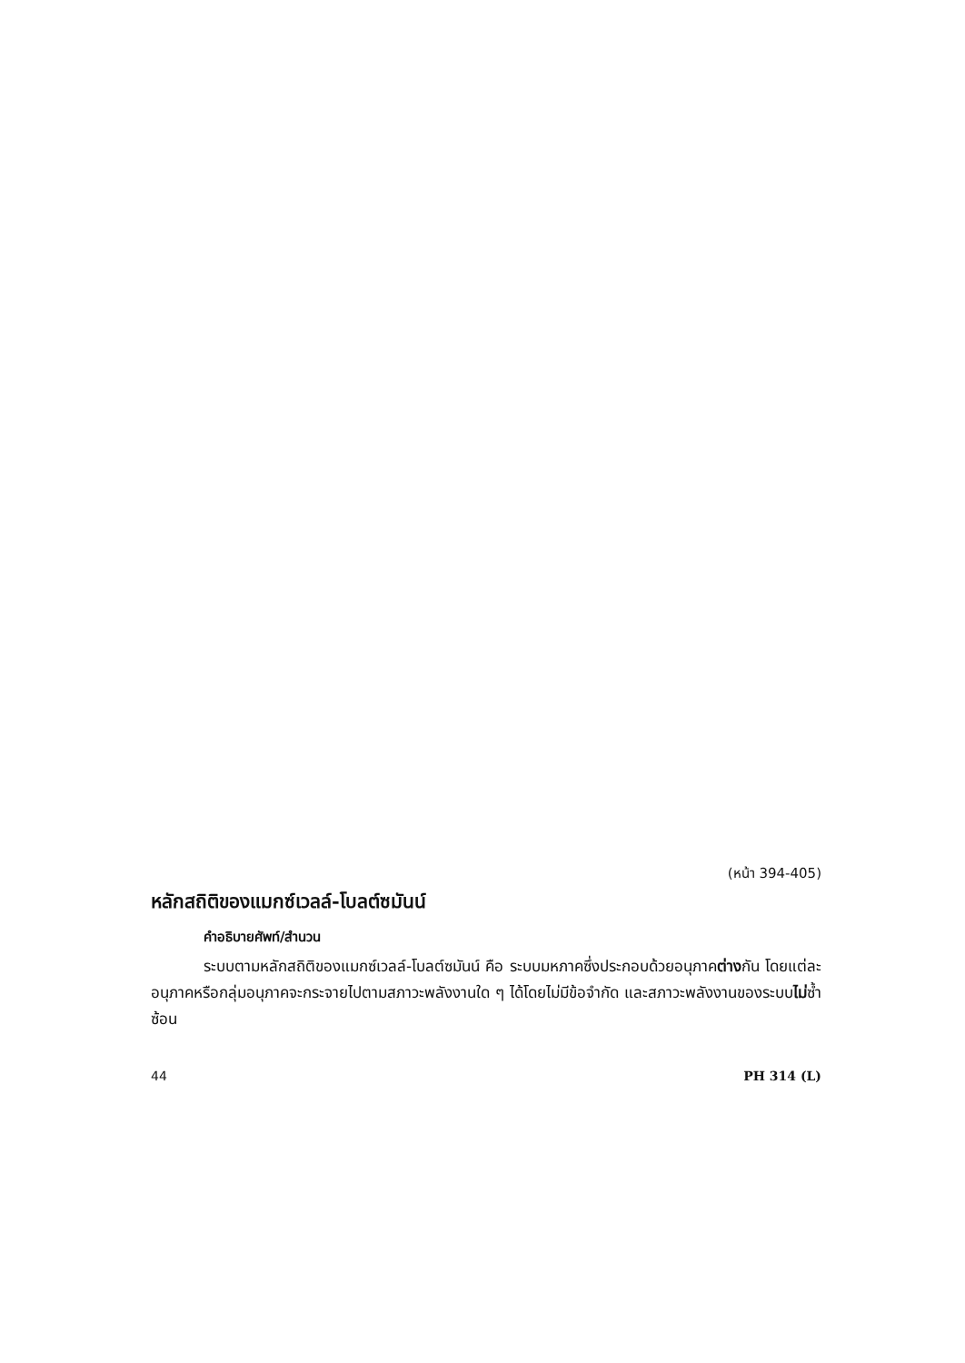(หน้า 394-405)
หลักสถิติของแมกซ์เวลล์-โบลต์ซมันน์
คำอธิบายศัพท์/สำนวน
ระบบตามหลักสถิติของแมกซ์เวลล์-โบลต์ซมันน์ คือ ระบบมหภาคซึ่งประกอบด้วยอนุภาคต่างกัน โดยแต่ละอนุภาคหรือกลุ่มอนุภาคจะกระจายไปตามสภาวะพลังงานใด ๆ ได้โดยไม่มีข้อจำกัด และสภาวะพลังงานของระบบไม่ซ้ำซ้อน
44 PH 314 (L)